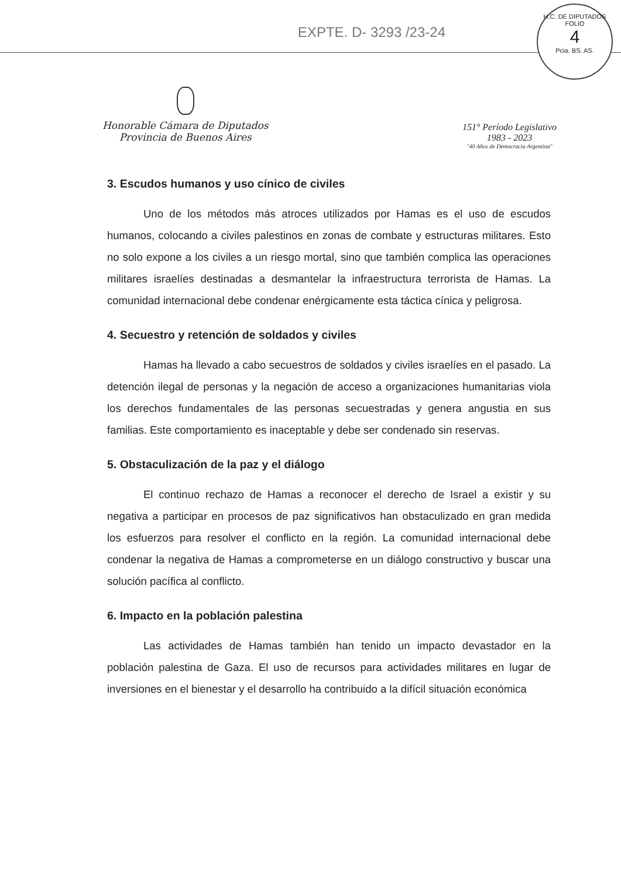EXPTE. D- 3293 /23-24
H.C. DE DIPUTADOS
FOLIO
4
Pcia. BS. AS.
Honorable Cámara de Diputados
Provincia de Buenos Aires
151° Período Legislativo
1983 - 2023
"40 Años de Democracia Argentina"
3. Escudos humanos y uso cínico de civiles
Uno de los métodos más atroces utilizados por Hamas es el uso de escudos humanos, colocando a civiles palestinos en zonas de combate y estructuras militares. Esto no solo expone a los civiles a un riesgo mortal, sino que también complica las operaciones militares israelíes destinadas a desmantelar la infraestructura terrorista de Hamas. La comunidad internacional debe condenar enérgicamente esta táctica cínica y peligrosa.
4. Secuestro y retención de soldados y civiles
Hamas ha llevado a cabo secuestros de soldados y civiles israelíes en el pasado. La detención ilegal de personas y la negación de acceso a organizaciones humanitarias viola los derechos fundamentales de las personas secuestradas y genera angustia en sus familias. Este comportamiento es inaceptable y debe ser condenado sin reservas.
5. Obstaculización de la paz y el diálogo
El continuo rechazo de Hamas a reconocer el derecho de Israel a existir y su negativa a participar en procesos de paz significativos han obstaculizado en gran medida los esfuerzos para resolver el conflicto en la región. La comunidad internacional debe condenar la negativa de Hamas a comprometerse en un diálogo constructivo y buscar una solución pacífica al conflicto.
6. Impacto en la población palestina
Las actividades de Hamas también han tenido un impacto devastador en la población palestina de Gaza. El uso de recursos para actividades militares en lugar de inversiones en el bienestar y el desarrollo ha contribuido a la difícil situación económica